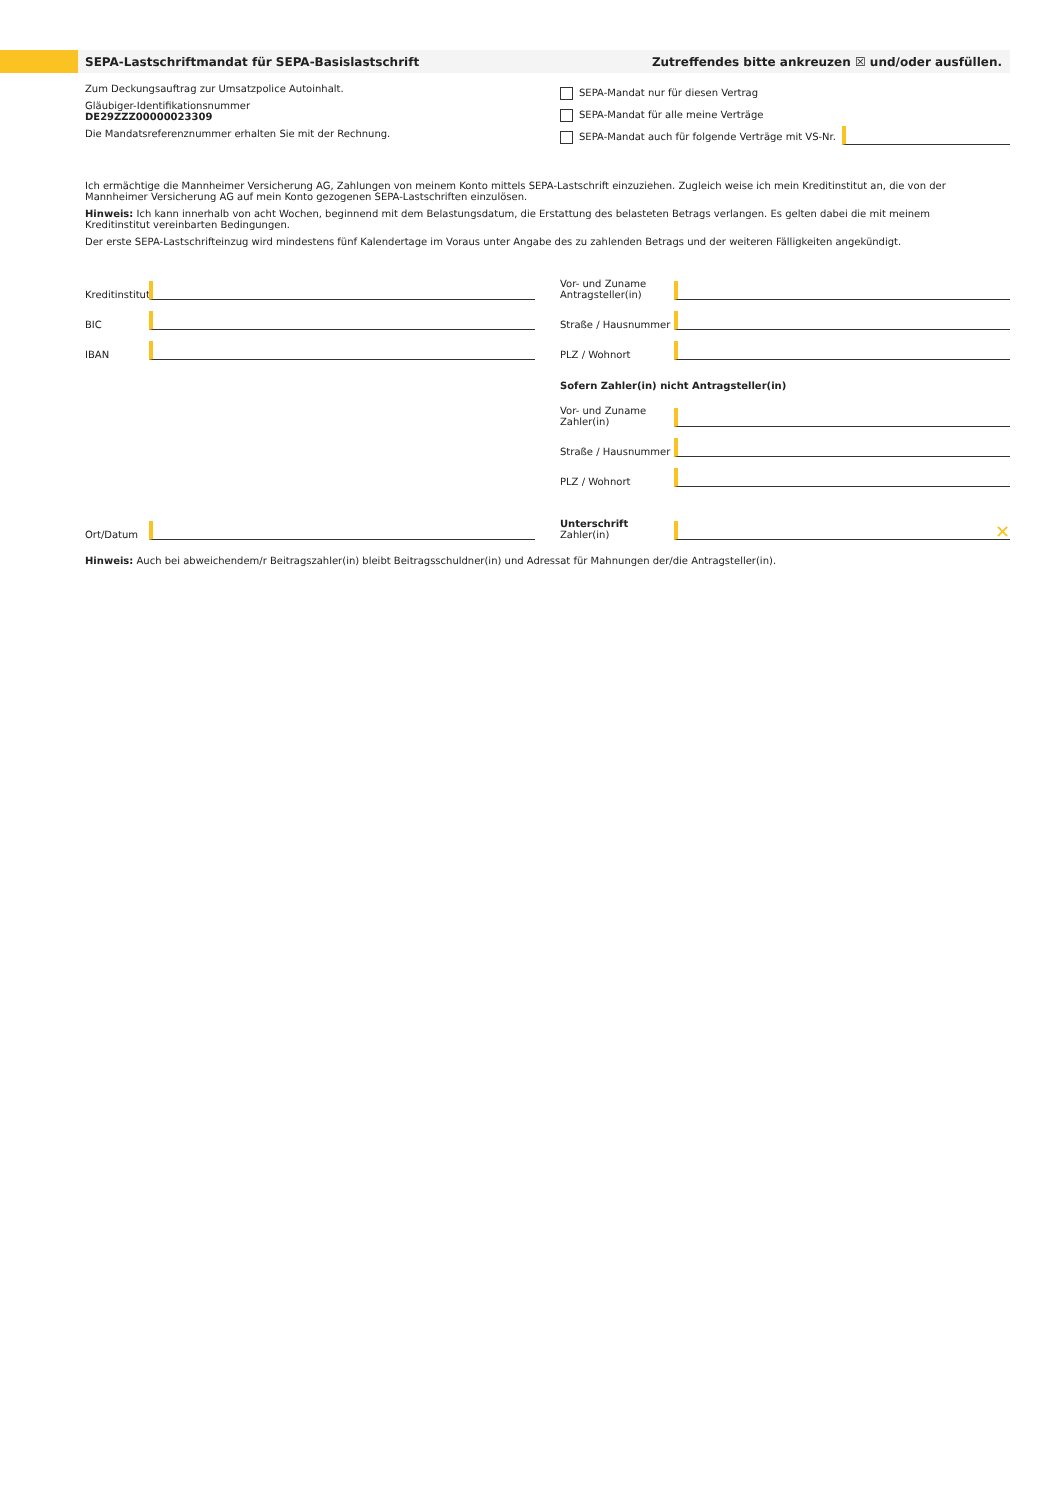SEPA-Lastschriftmandat für SEPA-Basislastschrift Zutreffendes bitte ankreuzen ☒ und/oder ausfüllen.
Zum Deckungsauftrag zur Umsatzpolice Autoinhalt.
Gläubiger-Identifikationsnummer
DE29ZZZ00000023309
Die Mandatsreferenznummer erhalten Sie mit der Rechnung.
SEPA-Mandat nur für diesen Vertrag
SEPA-Mandat für alle meine Verträge
SEPA-Mandat auch für folgende Verträge mit VS-Nr.
Ich ermächtige die Mannheimer Versicherung AG, Zahlungen von meinem Konto mittels SEPA-Lastschrift einzuziehen. Zugleich weise ich mein Kreditinstitut an, die von der Mannheimer Versicherung AG auf mein Konto gezogenen SEPA-Lastschriften einzulösen.
Hinweis: Ich kann innerhalb von acht Wochen, beginnend mit dem Belastungsdatum, die Erstattung des belasteten Betrags verlangen. Es gelten dabei die mit meinem Kreditinstitut vereinbarten Bedingungen.
Der erste SEPA-Lastschrifteinzug wird mindestens fünf Kalendertage im Voraus unter Angabe des zu zahlenden Betrags und der weiteren Fälligkeiten angekündigt.
Kreditinstitut
BIC
IBAN
Vor- und Zuname
Antragsteller(in)
Straße / Hausnummer
PLZ / Wohnort
Sofern Zahler(in) nicht Antragsteller(in)
Vor- und Zuname
Zahler(in)
Straße / Hausnummer
PLZ / Wohnort
Ort/Datum
Unterschrift
Zahler(in) ✕
Hinweis: Auch bei abweichendem/r Beitragszahler(in) bleibt Beitragsschuldner(in) und Adressat für Mahnungen der/die Antragsteller(in).